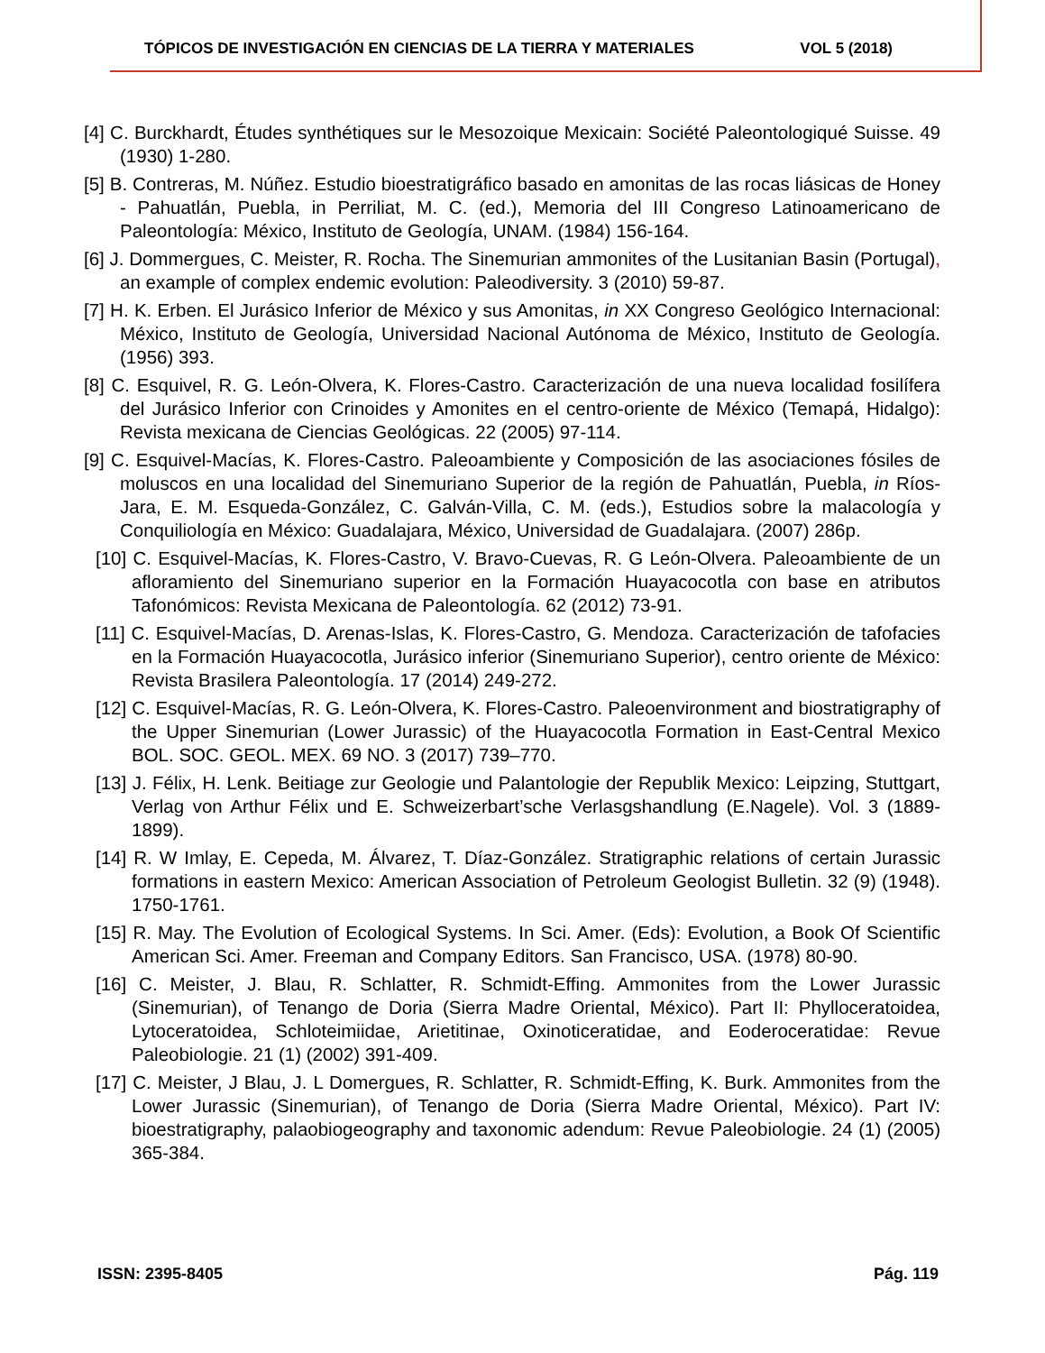TÓPICOS DE INVESTIGACIÓN EN CIENCIAS DE LA TIERRA Y MATERIALES VOL 5 (2018)
[4] C. Burckhardt, Études synthétiques sur le Mesozoique Mexicain: Société Paleontologiqué Suisse. 49 (1930) 1-280.
[5] B. Contreras, M. Núñez. Estudio bioestratigráfico basado en amonitas de las rocas liásicas de Honey - Pahuatlán, Puebla, in Perriliat, M. C. (ed.), Memoria del III Congreso Latinoamericano de Paleontología: México, Instituto de Geología, UNAM. (1984) 156-164.
[6] J. Dommergues, C. Meister, R. Rocha. The Sinemurian ammonites of the Lusitanian Basin (Portugal), an example of complex endemic evolution: Paleodiversity. 3 (2010) 59-87.
[7] H. K. Erben. El Jurásico Inferior de México y sus Amonitas, in XX Congreso Geológico Internacional: México, Instituto de Geología, Universidad Nacional Autónoma de México, Instituto de Geología. (1956) 393.
[8] C. Esquivel, R. G. León-Olvera, K. Flores-Castro. Caracterización de una nueva localidad fosilífera del Jurásico Inferior con Crinoides y Amonites en el centro-oriente de México (Temapá, Hidalgo): Revista mexicana de Ciencias Geológicas. 22 (2005) 97-114.
[9] C. Esquivel-Macías, K. Flores-Castro. Paleoambiente y Composición de las asociaciones fósiles de moluscos en una localidad del Sinemuriano Superior de la región de Pahuatlán, Puebla, in Ríos-Jara, E. M. Esqueda-González, C. Galván-Villa, C. M. (eds.), Estudios sobre la malacología y Conquiliología en México: Guadalajara, México, Universidad de Guadalajara. (2007) 286p.
[10] C. Esquivel-Macías, K. Flores-Castro, V. Bravo-Cuevas, R. G León-Olvera. Paleoambiente de un afloramiento del Sinemuriano superior en la Formación Huayacocotla con base en atributos Tafonómicos: Revista Mexicana de Paleontología. 62 (2012) 73-91.
[11] C. Esquivel-Macías, D. Arenas-Islas, K. Flores-Castro, G. Mendoza. Caracterización de tafofacies en la Formación Huayacocotla, Jurásico inferior (Sinemuriano Superior), centro oriente de México: Revista Brasilera Paleontología. 17 (2014) 249-272.
[12] C. Esquivel-Macías, R. G. León-Olvera, K. Flores-Castro. Paleoenvironment and biostratigraphy of the Upper Sinemurian (Lower Jurassic) of the Huayacocotla Formation in East-Central Mexico BOL. SOC. GEOL. MEX. 69 NO. 3 (2017) 739–770.
[13] J. Félix, H. Lenk. Beitiage zur Geologie und Palantologie der Republik Mexico: Leipzing, Stuttgart, Verlag von Arthur Félix und E. Schweizerbart’sche Verlasgshandlung (E.Nagele). Vol. 3 (1889-1899).
[14] R. W Imlay, E. Cepeda, M. Álvarez, T. Díaz-González. Stratigraphic relations of certain Jurassic formations in eastern Mexico: American Association of Petroleum Geologist Bulletin. 32 (9) (1948). 1750-1761.
[15] R. May. The Evolution of Ecological Systems. In Sci. Amer. (Eds): Evolution, a Book Of Scientific American Sci. Amer. Freeman and Company Editors. San Francisco, USA. (1978) 80-90.
[16] C. Meister, J. Blau, R. Schlatter, R. Schmidt-Effing. Ammonites from the Lower Jurassic (Sinemurian), of Tenango de Doria (Sierra Madre Oriental, México). Part II: Phylloceratoidea, Lytoceratoidea, Schloteimiidae, Arietitinae, Oxinoticeratidae, and Eoderoceratidae: Revue Paleobiologie. 21 (1) (2002) 391-409.
[17] C. Meister, J Blau, J. L Domergues, R. Schlatter, R. Schmidt-Effing, K. Burk. Ammonites from the Lower Jurassic (Sinemurian), of Tenango de Doria (Sierra Madre Oriental, México). Part IV: bioestratigraphy, palaobiogeography and taxonomic adendum: Revue Paleobiologie. 24 (1) (2005) 365-384.
ISSN: 2395-8405 Pág. 119